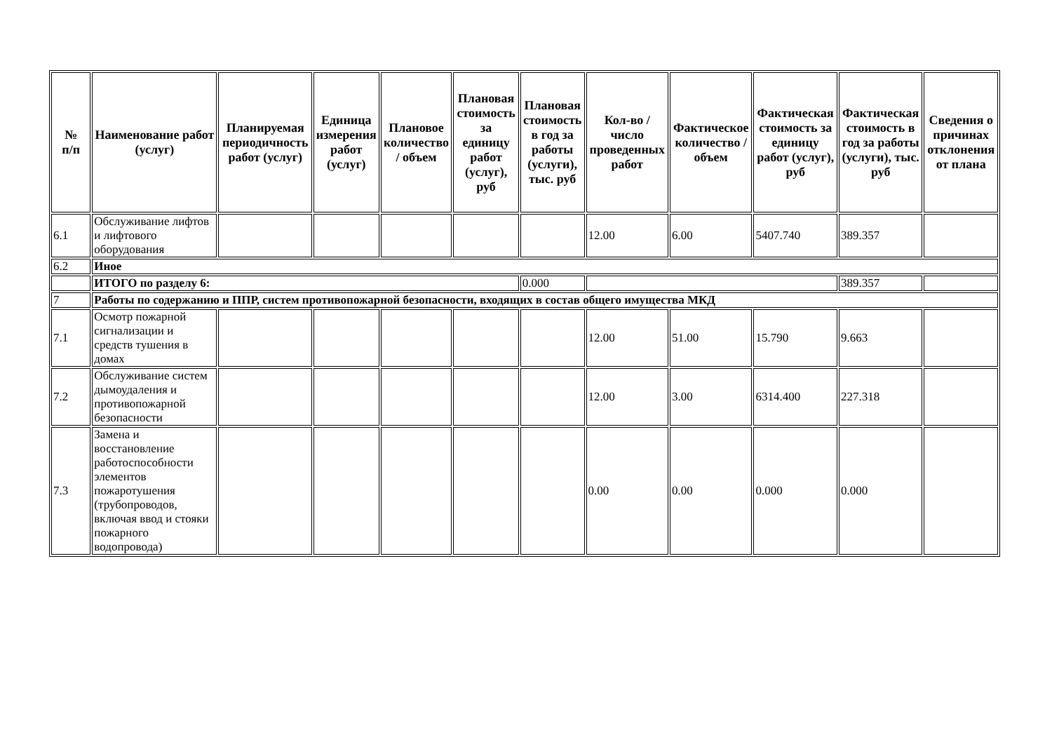| № п/п | Наименование работ (услуг) | Планируемая периодичность работ (услуг) | Единица измерения работ (услуг) | Плановое количество / объем | Плановая стоимость за единицу работ (услуг), руб | Плановая стоимость в год за работы (услуги), тыс. руб | Кол-во / число проведенных работ | Фактическое количество / объем | Фактическая стоимость за единицу работ (услуг), руб | Фактическая стоимость в год за работы (услуги), тыс. руб | Сведения о причинах отклонения от плана |
| --- | --- | --- | --- | --- | --- | --- | --- | --- | --- | --- | --- |
| 6.1 | Обслуживание лифтов и лифтового оборудования | | | | | | 12.00 | 6.00 | 5407.740 | 389.357 | |
| 6.2 | Иное | | | | | | | | | | |
| | ИТОГО по разделу 6: | | | | | 0.000 | | | | 389.357 | |
| 7 | Работы по содержанию и ППР, систем противопожарной безопасности, входящих в состав общего имущества МКД | | | | | | | | | | |
| 7.1 | Осмотр пожарной сигнализации и средств тушения в домах | | | | | | 12.00 | 51.00 | 15.790 | 9.663 | |
| 7.2 | Обслуживание систем дымоудаления и противопожарной безопасности | | | | | | 12.00 | 3.00 | 6314.400 | 227.318 | |
| 7.3 | Замена и восстановление работоспособности элементов пожаротушения (трубопроводов, включая ввод и стояки пожарного водопровода) | | | | | | 0.00 | 0.00 | 0.000 | 0.000 | |